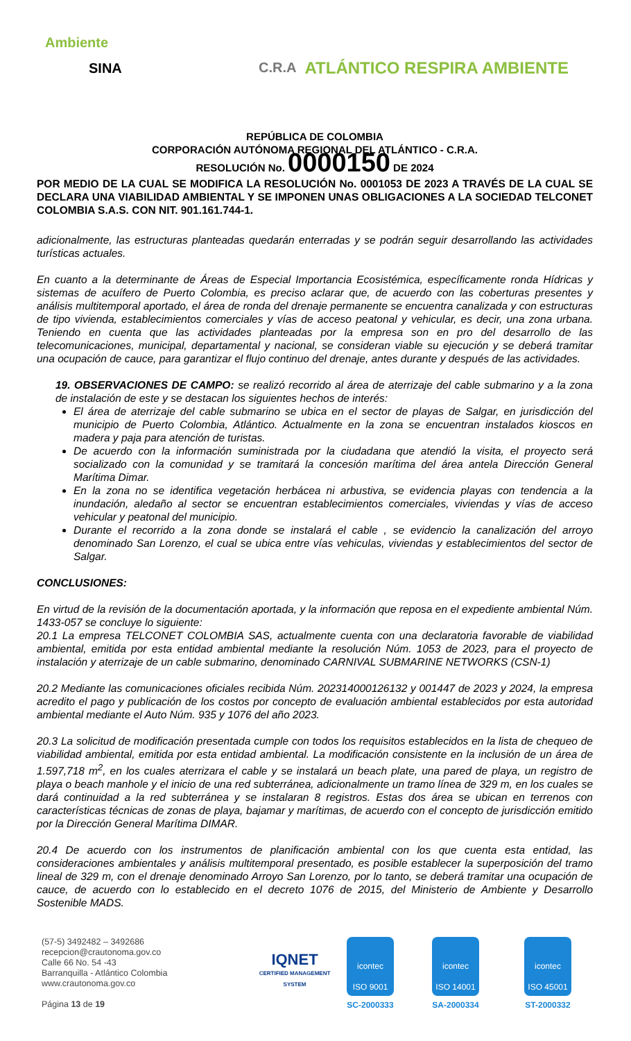Ambiente
SINA
C.R.A
ATLÁNTICO RESPIRA AMBIENTE
REPÚBLICA DE COLOMBIA
CORPORACIÓN AUTÓNOMA REGIONAL DEL ATLÁNTICO - C.R.A.
RESOLUCIÓN No. 0000150 DE 2024
POR MEDIO DE LA CUAL SE MODIFICA LA RESOLUCIÓN No. 0001053 DE 2023 A TRAVÉS DE LA CUAL SE DECLARA UNA VIABILIDAD AMBIENTAL Y SE IMPONEN UNAS OBLIGACIONES A LA SOCIEDAD TELCONET COLOMBIA S.A.S. CON NIT. 901.161.744-1.
adicionalmente, las estructuras planteadas quedarán enterradas y se podrán seguir desarrollando las actividades turísticas actuales.
En cuanto a la determinante de Áreas de Especial Importancia Ecosistémica, específicamente ronda Hídricas y sistemas de acuífero de Puerto Colombia, es preciso aclarar que, de acuerdo con las coberturas presentes y análisis multitemporal aportado, el área de ronda del drenaje permanente se encuentra canalizada y con estructuras de tipo vivienda, establecimientos comerciales y vías de acceso peatonal y vehicular, es decir, una zona urbana. Teniendo en cuenta que las actividades planteadas por la empresa son en pro del desarrollo de las telecomunicaciones, municipal, departamental y nacional, se consideran viable su ejecución y se deberá tramitar una ocupación de cauce, para garantizar el flujo continuo del drenaje, antes durante y después de las actividades.
19. OBSERVACIONES DE CAMPO: se realizó recorrido al área de aterrizaje del cable submarino y a la zona de instalación de este y se destacan los siguientes hechos de interés:
El área de aterrizaje del cable submarino se ubica en el sector de playas de Salgar, en jurisdicción del municipio de Puerto Colombia, Atlántico. Actualmente en la zona se encuentran instalados kioscos en madera y paja para atención de turistas.
De acuerdo con la información suministrada por la ciudadana que atendió la visita, el proyecto será socializado con la comunidad y se tramitará la concesión marítima del área antela Dirección General Marítima Dimar.
En la zona no se identifica vegetación herbácea ni arbustiva, se evidencia playas con tendencia a la inundación, aledaño al sector se encuentran establecimientos comerciales, viviendas y vías de acceso vehicular y peatonal del municipio.
Durante el recorrido a la zona donde se instalará el cable , se evidencio la canalización del arroyo denominado San Lorenzo, el cual se ubica entre vías vehiculas, viviendas y establecimientos del sector de Salgar.
CONCLUSIONES:
En virtud de la revisión de la documentación aportada, y la información que reposa en el expediente ambiental Núm. 1433-057 se concluye lo siguiente:
20.1 La empresa TELCONET COLOMBIA SAS, actualmente cuenta con una declaratoria favorable de viabilidad ambiental, emitida por esta entidad ambiental mediante la resolución Núm. 1053 de 2023, para el proyecto de instalación y aterrizaje de un cable submarino, denominado CARNIVAL SUBMARINE NETWORKS (CSN-1)
20.2 Mediante las comunicaciones oficiales recibida Núm. 202314000126132 y 001447 de 2023 y 2024, la empresa acredito el pago y publicación de los costos por concepto de evaluación ambiental establecidos por esta autoridad ambiental mediante el Auto Núm. 935 y 1076 del año 2023.
20.3 La solicitud de modificación presentada cumple con todos los requisitos establecidos en la lista de chequeo de viabilidad ambiental, emitida por esta entidad ambiental. La modificación consistente en la inclusión de un área de 1.597,718 m<sup>2</sup>, en los cuales aterrizara el cable y se instalará un beach plate, una pared de playa, un registro de playa o beach manhole y el inicio de una red subterránea, adicionalmente un tramo línea de 329 m, en los cuales se dará continuidad a la red subterránea y se instalaran 8 registros. Estas dos área se ubican en terrenos con características técnicas de zonas de playa, bajamar y marítimas, de acuerdo con el concepto de jurisdicción emitido por la Dirección General Marítima DIMAR.
20.4 De acuerdo con los instrumentos de planificación ambiental con los que cuenta esta entidad, las consideraciones ambientales y análisis multitemporal presentado, es posible establecer la superposición del tramo lineal de 329 m, con el drenaje denominado Arroyo San Lorenzo, por lo tanto, se deberá tramitar una ocupación de cauce, de acuerdo con lo establecido en el decreto 1076 de 2015, del Ministerio de Ambiente y Desarrollo Sostenible MADS.
(57-5) 3492482 – 3492686
recepcion@crautonoma.gov.co
Calle 66 No. 54 -43
Barranquilla - Atlántico Colombia
www.crautonoma.gov.co
Página 13 de 19
IQNET
CERTIFIED MANAGEMENT SYSTEM
icontec
ISO 9001
SC-2000333
icontec
ISO 14001
SA-2000334
icontec
ISO 45001
ST-2000332